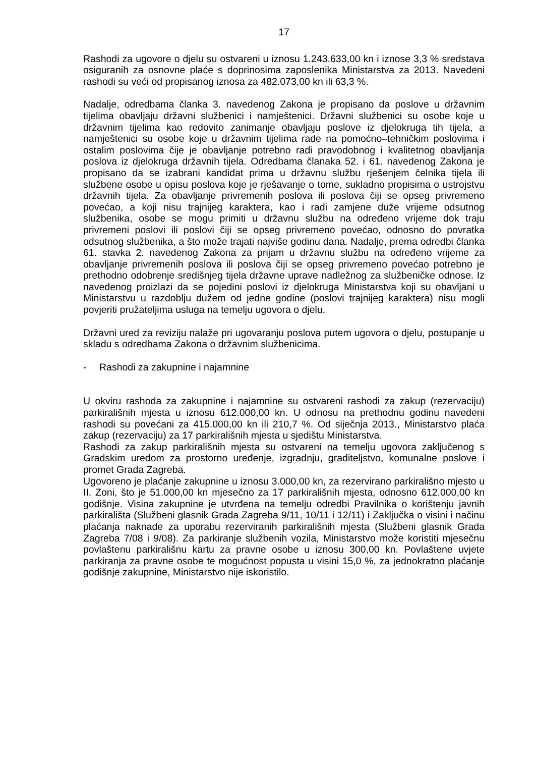17
Rashodi za ugovore o djelu su ostvareni u iznosu 1.243.633,00 kn i iznose 3,3 % sredstava osiguranih za osnovne plaće s doprinosima zaposlenika Ministarstva za 2013. Navedeni rashodi su veći od propisanog iznosa za 482.073,00 kn ili 63,3 %.
Nadalje, odredbama članka 3. navedenog Zakona je propisano da poslove u državnim tijelima obavljaju državni službenici i namještenici. Državni službenici su osobe koje u državnim tijelima kao redovito zanimanje obavljaju poslove iz djelokruga tih tijela, a namještenici su osobe koje u državnim tijelima rade na pomoćno–tehničkim poslovima i ostalim poslovima čije je obavljanje potrebno radi pravodobnog i kvalitetnog obavljanja poslova iz djelokruga državnih tijela. Odredbama članaka 52. i 61. navedenog Zakona je propisano da se izabrani kandidat prima u državnu službu rješenjem čelnika tijela ili službene osobe u opisu poslova koje je rješavanje o tome, sukladno propisima o ustrojstvu državnih tijela. Za obavljanje privremenih poslova ili poslova čiji se opseg privremeno povećao, a koji nisu trajnijeg karaktera, kao i radi zamjene duže vrijeme odsutnog službenika, osobe se mogu primiti u državnu službu na određeno vrijeme dok traju privremeni poslovi ili poslovi čiji se opseg privremeno povećao, odnosno do povratka odsutnog službenika, a što može trajati najviše godinu dana. Nadalje, prema odredbi članka 61. stavka 2. navedenog Zakona za prijam u državnu službu na određeno vrijeme za obavljanje privremenih poslova ili poslova čiji se opseg privremeno povećao potrebno je prethodno odobrenje središnjeg tijela državne uprave nadležnog za službeničke odnose. Iz navedenog proizlazi da se pojedini poslovi iz djelokruga Ministarstva koji su obavljani u Ministarstvu u razdoblju dužem od jedne godine (poslovi trajnijeg karaktera) nisu mogli povjeriti pružateljima usluga na temelju ugovora o djelu.
Državni ured za reviziju nalaže pri ugovaranju poslova putem ugovora o djelu, postupanje u skladu s odredbama Zakona o državnim službenicima.
- Rashodi za zakupnine i najamnine
U okviru rashoda za zakupnine i najamnine su ostvareni rashodi za zakup (rezervaciju) parkirališnih mjesta u iznosu 612.000,00 kn. U odnosu na prethodnu godinu navedeni rashodi su povećani za 415.000,00 kn ili 210,7 %. Od siječnja 2013., Ministarstvo plaća zakup (rezervaciju) za 17 parkirališnih mjesta u sjedištu Ministarstva.
Rashodi za zakup parkirališnih mjesta su ostvareni na temelju ugovora zaključenog s Gradskim uredom za prostorno uređenje, izgradnju, graditeljstvo, komunalne poslove i promet Grada Zagreba.
Ugovoreno je plaćanje zakupnine u iznosu 3.000,00 kn, za rezervirano parkirališno mjesto u II. Zoni, što je 51.000,00 kn mjesečno za 17 parkirališnih mjesta, odnosno 612.000,00 kn godišnje. Visina zakupnine je utvrđena na temelju odredbi Pravilnika o korištenju javnih parkirališta (Službeni glasnik Grada Zagreba 9/11, 10/11 i 12/11) i Zaključka o visini i načinu plaćanja naknade za uporabu rezerviranih parkirališnih mjesta (Službeni glasnik Grada Zagreba 7/08 i 9/08). Za parkiranje službenih vozila, Ministarstvo može koristiti mjesečnu povlaštenu parkirališnu kartu za pravne osobe u iznosu 300,00 kn. Povlaštene uvjete parkiranja za pravne osobe te mogućnost popusta u visini 15,0 %, za jednokratno plaćanje godišnje zakupnine, Ministarstvo nije iskoristilo.